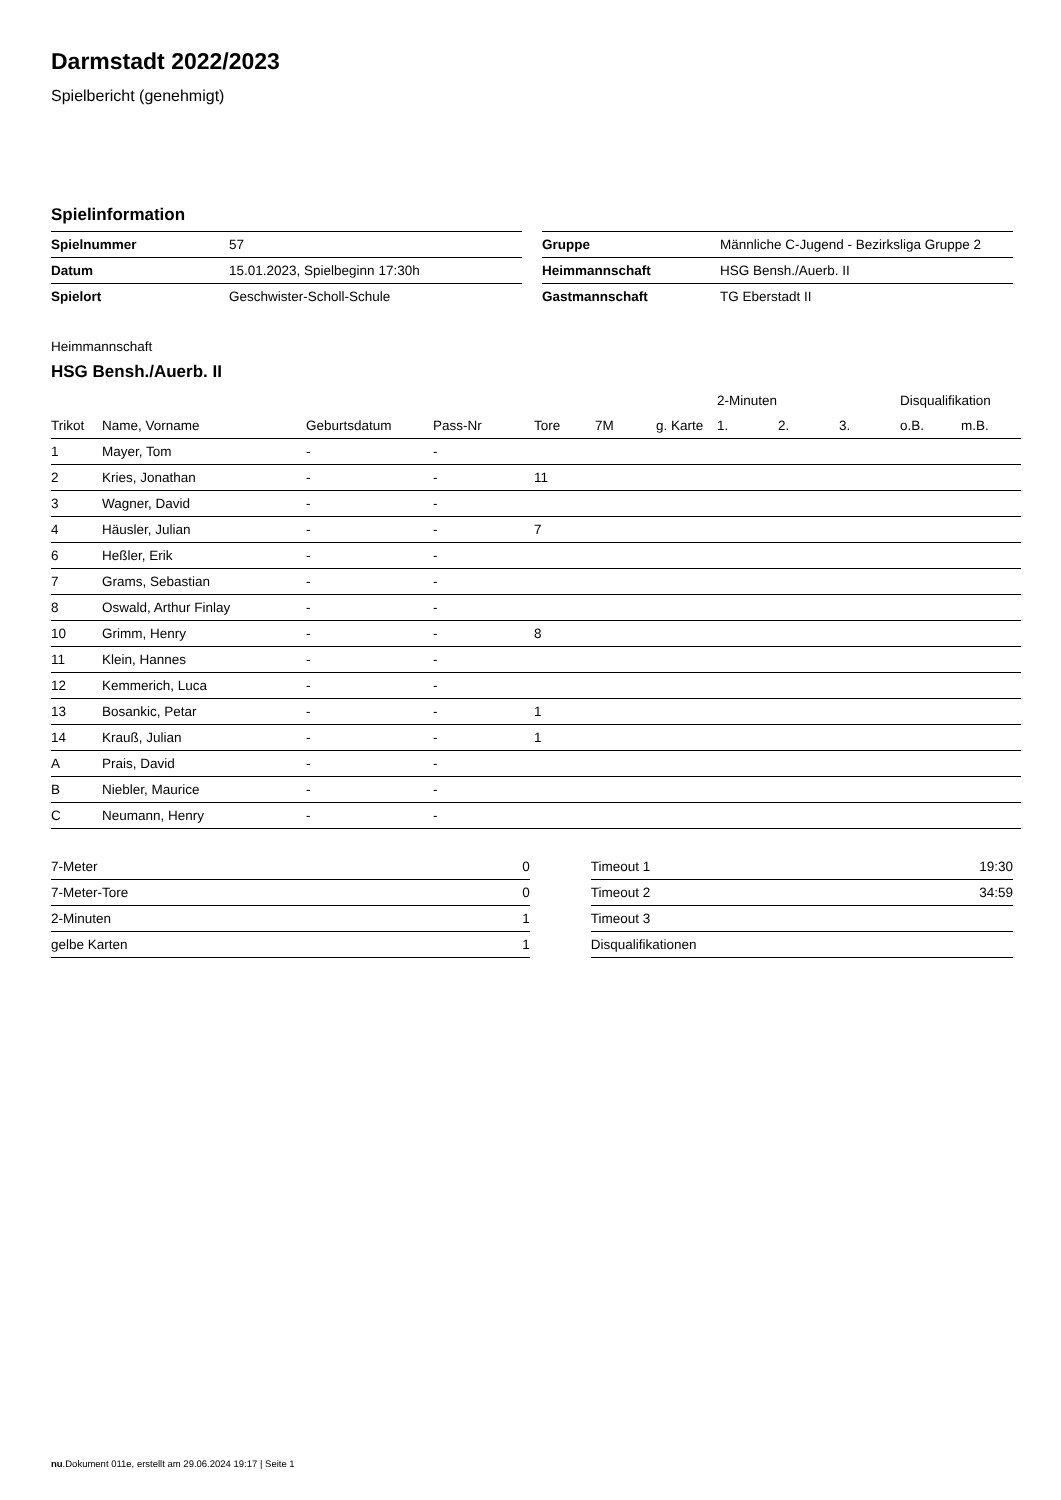Darmstadt 2022/2023
Spielbericht (genehmigt)
Spielinformation
| Spielnummer | 57 |
| Datum | 15.01.2023, Spielbeginn 17:30h |
| Spielort | Geschwister-Scholl-Schule |
| Gruppe | Männliche C-Jugend - Bezirksliga Gruppe 2 |
| Heimmannschaft | HSG Bensh./Auerb. II |
| Gastmannschaft | TG Eberstadt II |
Heimmannschaft
HSG Bensh./Auerb. II
| | | | | | | | 2-Minuten | | | Disqualifikation | |
| --- | --- | --- | --- | --- | --- | --- | --- | --- | --- | --- | --- |
| Trikot | Name, Vorname | Geburtsdatum | Pass-Nr | Tore | 7M | g. Karte | 1. | 2. | 3. | o.B. | m.B. |
| 1 | Mayer, Tom | - | - | | | | | | | | |
| 2 | Kries, Jonathan | - | - | 11 | | | | | | | |
| 3 | Wagner, David | - | - | | | | | | | | |
| 4 | Häusler, Julian | - | - | 7 | | | | | | | |
| 6 | Heßler, Erik | - | - | | | | | | | | |
| 7 | Grams, Sebastian | - | - | | | | | | | | |
| 8 | Oswald, Arthur Finlay | - | - | | | | | | | | |
| 10 | Grimm, Henry | - | - | 8 | | | | | | | |
| 11 | Klein, Hannes | - | - | | | | | | | | |
| 12 | Kemmerich, Luca | - | - | | | | | | | | |
| 13 | Bosankic, Petar | - | - | 1 | | | | | | | |
| 14 | Krauß, Julian | - | - | 1 | | | | | | | |
| A | Prais, David | - | - | | | | | | | | |
| B | Niebler, Maurice | - | - | | | | | | | | |
| C | Neumann, Henry | - | - | | | | | | | | |
| 7-Meter | 0 |
| 7-Meter-Tore | 0 |
| 2-Minuten | 1 |
| gelbe Karten | 1 |
| Timeout 1 | 19:30 |
| Timeout 2 | 34:59 |
| Timeout 3 | |
| Disqualifikationen | |
nu.Dokument 011e, erstellt am 29.06.2024 19:17 | Seite 1